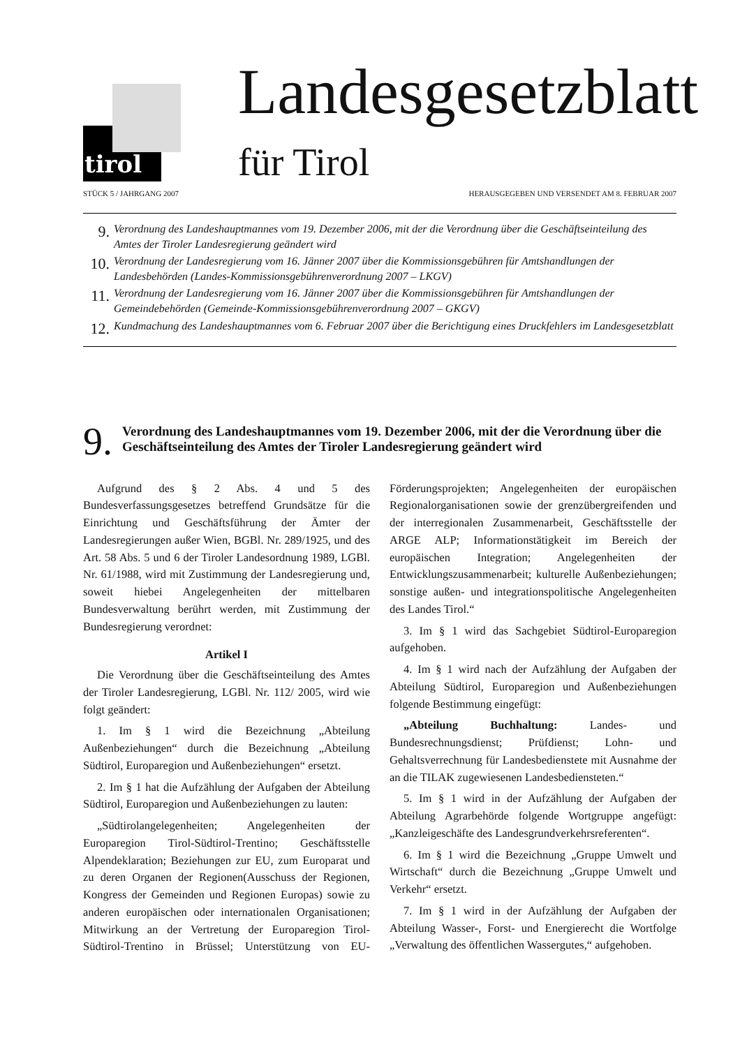tirol
Landesgesetzblatt
für Tirol
STÜCK 5 / JAHRGANG 2007 HERAUSGEGEBEN UND VERSENDET AM 8. FEBRUAR 2007
9. Verordnung des Landeshauptmannes vom 19. Dezember 2006, mit der die Verordnung über die Geschäftseinteilung des Amtes der Tiroler Landesregierung geändert wird
10. Verordnung der Landesregierung vom 16. Jänner 2007 über die Kommissionsgebühren für Amtshandlungen der Landesbehörden (Landes-Kommissionsgebührenverordnung 2007 – LKGV)
11. Verordnung der Landesregierung vom 16. Jänner 2007 über die Kommissionsgebühren für Amtshandlungen der Gemeindebehörden (Gemeinde-Kommissionsgebührenverordnung 2007 – GKGV)
12. Kundmachung des Landeshauptmannes vom 6. Februar 2007 über die Berichtigung eines Druckfehlers im Landesgesetzblatt
9. Verordnung des Landeshauptmannes vom 19. Dezember 2006, mit der die Verordnung über die Geschäftseinteilung des Amtes der Tiroler Landesregierung geändert wird
Aufgrund des § 2 Abs. 4 und 5 des Bundesverfassungsgesetzes betreffend Grundsätze für die Einrichtung und Geschäftsführung der Ämter der Landesregierungen außer Wien, BGBl. Nr. 289/1925, und des Art. 58 Abs. 5 und 6 der Tiroler Landesordnung 1989, LGBl. Nr. 61/1988, wird mit Zustimmung der Landesregierung und, soweit hiebei Angelegenheiten der mittelbaren Bundesverwaltung berührt werden, mit Zustimmung der Bundesregierung verordnet:
Artikel I
Die Verordnung über die Geschäftseinteilung des Amtes der Tiroler Landesregierung, LGBl. Nr. 112/ 2005, wird wie folgt geändert:
1. Im § 1 wird die Bezeichnung „Abteilung Außenbeziehungen“ durch die Bezeichnung „Abteilung Südtirol, Europaregion und Außenbeziehungen“ ersetzt.
2. Im § 1 hat die Aufzählung der Aufgaben der Abteilung Südtirol, Europaregion und Außenbeziehungen zu lauten:
„Südtirolangelegenheiten; Angelegenheiten der Europaregion Tirol-Südtirol-Trentino; Geschäftsstelle Alpendeklaration; Beziehungen zur EU, zum Europarat und zu deren Organen der Regionen(Ausschuss der Regionen, Kongress der Gemeinden und Regionen Europas) sowie zu anderen europäischen oder internationalen Organisationen; Mitwirkung an der Vertretung der Europaregion Tirol-Südtirol-Trentino in Brüssel; Unterstützung von EU-Förderungsprojekten; Angelegenheiten der europäischen Regionalorganisationen sowie der grenzübergreifenden und der interregionalen Zusammenarbeit, Geschäftsstelle der ARGE ALP; Informationstätigkeit im Bereich der europäischen Integration; Angelegenheiten der Entwicklungszusammenarbeit; kulturelle Außenbeziehungen; sonstige außen- und integrationspolitische Angelegenheiten des Landes Tirol.“
3. Im § 1 wird das Sachgebiet Südtirol-Europaregion aufgehoben.
4. Im § 1 wird nach der Aufzählung der Aufgaben der Abteilung Südtirol, Europaregion und Außenbeziehungen folgende Bestimmung eingefügt:
„Abteilung Buchhaltung: Landes- und Bundesrechnungsdienst; Prüfdienst; Lohn- und Gehaltsverrechnung für Landesbedienstete mit Ausnahme der an die TILAK zugewiesenen Landesbediensteten.“
5. Im § 1 wird in der Aufzählung der Aufgaben der Abteilung Agrarbehörde folgende Wortgruppe angefügt: „Kanzleigeschäfte des Landesgrundverkehrsreferenten“.
6. Im § 1 wird die Bezeichnung „Gruppe Umwelt und Wirtschaft“ durch die Bezeichnung „Gruppe Umwelt und Verkehr“ ersetzt.
7. Im § 1 wird in der Aufzählung der Aufgaben der Abteilung Wasser-, Forst- und Energierecht die Wortfolge „Verwaltung des öffentlichen Wassergutes,“ aufgehoben.